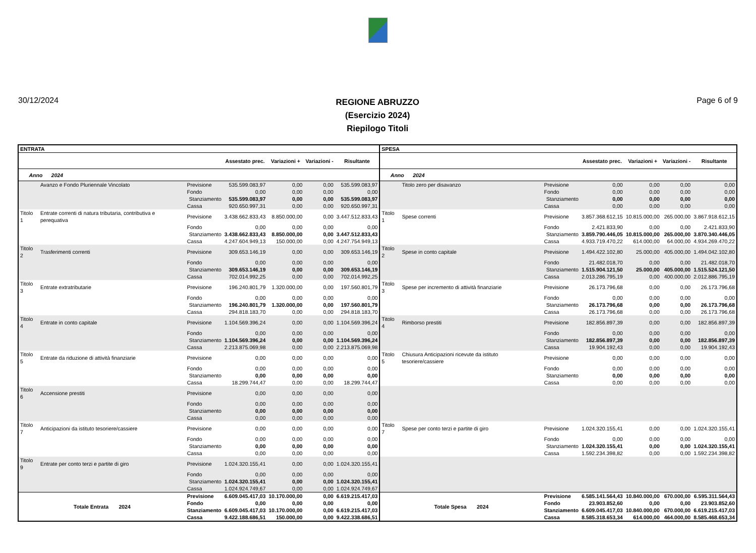30/12/2024
REGIONE ABRUZZO
(Esercizio 2024)
Riepilogo Titoli
Page 6 of 9
| ENTRATA | | | | | | | SPESA | | | | | | |
| --- | --- | --- | --- | --- | --- | --- | --- | --- | --- | --- | --- | --- | --- |
| | | | Assestato prec. | Variazioni + | Variazioni - | Risultante | | | | Assestato prec. | Variazioni + | Variazioni - | Risultante |
| Anno 2024 | | | | | | | Anno 2024 | | | | | | |
| | Avanzo e Fondo Pluriennale Vincolato | Previsione | 535.599.083,97 | 0,00 | 0,00 | 535.599.083,97 | | Titolo zero per disavanzo | Previsione | 0,00 | 0,00 | 0,00 | 0,00 |
| | | Fondo | 0,00 | 0,00 | 0,00 | 0,00 | | | Fondo | 0,00 | 0,00 | 0,00 | 0,00 |
| | | Stanziamento | 535.599.083,97 | 0,00 | 0,00 | 535.599.083,97 | | | Stanziamento | 0,00 | 0,00 | 0,00 | 0,00 |
| | | Cassa | 920.650.997,31 | 0,00 | 0,00 | 920.650.997,31 | | | Cassa | 0,00 | 0,00 | 0,00 | 0,00 |
| Titolo 1 | Entrate correnti di natura tributaria, contributiva e perequativa | Previsione | 3.438.662.833,43 | 8.850.000,00 | 0,00 | 3.447.512.833,43 | Titolo 1 | Spese correnti | Previsione | 3.857.368.612,15 | 10.815.000,00 | 265.000,00 | 3.867.918.612,15 |
| | | Fondo | 0,00 | 0,00 | 0,00 | 0,00 | | | Fondo | 2.421.833,90 | 0,00 | 0,00 | 2.421.833,90 |
| | | Stanziamento | 3.438.662.833,43 | 8.850.000,00 | 0,00 | 3.447.512.833,43 | | | Stanziamento | 3.859.790.446,05 | 10.815.000,00 | 265.000,00 | 3.870.340.446,05 |
| | | Cassa | 4.247.604.949,13 | 150.000,00 | 0,00 | 4.247.754.949,13 | | | Cassa | 4.933.719.470,22 | 614.000,00 | 64.000,00 | 4.934.269.470,22 |
| Titolo 2 | Trasferimenti correnti | Previsione | 309.653.146,19 | 0,00 | 0,00 | 309.653.146,19 | Titolo 2 | Spese in conto capitale | Previsione | 1.494.422.102,80 | 25.000,00 | 405.000,00 | 1.494.042.102,80 |
| | | Fondo | 0,00 | 0,00 | 0,00 | 0,00 | | | Fondo | 21.482.018,70 | 0,00 | 0,00 | 21.482.018,70 |
| | | Stanziamento | 309.653.146,19 | 0,00 | 0,00 | 309.653.146,19 | | | Stanziamento | 1.515.904.121,50 | 25.000,00 | 405.000,00 | 1.515.524.121,50 |
| | | Cassa | 702.014.992,25 | 0,00 | 0,00 | 702.014.992,25 | | | Cassa | 2.013.286.795,19 | 0,00 | 400.000,00 | 2.012.886.795,19 |
| Titolo 3 | Entrate extratributarie | Previsione | 196.240.801,79 | 1.320.000,00 | 0,00 | 197.560.801,79 | Titolo 3 | Spese per incremento di attività finanziarie | Previsione | 26.173.796,68 | 0,00 | 0,00 | 26.173.796,68 |
| | | Fondo | 0,00 | 0,00 | 0,00 | 0,00 | | | Fondo | 0,00 | 0,00 | 0,00 | 0,00 |
| | | Stanziamento | 196.240.801,79 | 1.320.000,00 | 0,00 | 197.560.801,79 | | | Stanziamento | 26.173.796,68 | 0,00 | 0,00 | 26.173.796,68 |
| | | Cassa | 294.818.183,70 | 0,00 | 0,00 | 294.818.183,70 | | | Cassa | 26.173.796,68 | 0,00 | 0,00 | 26.173.796,68 |
| Titolo 4 | Entrate in conto capitale | Previsione | 1.104.569.396,24 | 0,00 | 0,00 | 1.104.569.396,24 | Titolo 4 | Rimborso prestiti | Previsione | 182.856.897,39 | 0,00 | 0,00 | 182.856.897,39 |
| | | Fondo | 0,00 | 0,00 | 0,00 | 0,00 | | | Fondo | 0,00 | 0,00 | 0,00 | 0,00 |
| | | Stanziamento | 1.104.569.396,24 | 0,00 | 0,00 | 1.104.569.396,24 | | | Stanziamento | 182.856.897,39 | 0,00 | 0,00 | 182.856.897,39 |
| | | Cassa | 2.213.875.069,98 | 0,00 | 0,00 | 2.213.875.069,98 | | | Cassa | 19.904.192,43 | 0,00 | 0,00 | 19.904.192,43 |
| Titolo 5 | Entrate da riduzione di attività finanziarie | Previsione | 0,00 | 0,00 | 0,00 | 0,00 | Titolo 5 | Chiusura Anticipazioni ricevute da istituto tesoriere/cassiere | Previsione | 0,00 | 0,00 | 0,00 | 0,00 |
| | | Fondo | 0,00 | 0,00 | 0,00 | 0,00 | | | Fondo | 0,00 | 0,00 | 0,00 | 0,00 |
| | | Stanziamento | 0,00 | 0,00 | 0,00 | 0,00 | | | Stanziamento | 0,00 | 0,00 | 0,00 | 0,00 |
| | | Cassa | 18.299.744,47 | 0,00 | 0,00 | 18.299.744,47 | | | Cassa | 0,00 | 0,00 | 0,00 | 0,00 |
| Titolo 6 | Accensione prestiti | Previsione | 0,00 | 0,00 | 0,00 | 0,00 | | | | | | | |
| | | Fondo | 0,00 | 0,00 | 0,00 | 0,00 | | | | | | | |
| | | Stanziamento | 0,00 | 0,00 | 0,00 | 0,00 | | | | | | | |
| | | Cassa | 0,00 | 0,00 | 0,00 | 0,00 | | | | | | | |
| Titolo 7 | Anticipazioni da istituto tesoriere/cassiere | Previsione | 0,00 | 0,00 | 0,00 | 0,00 | Titolo 7 | Spese per conto terzi e partite di giro | Previsione | 1.024.320.155,41 | 0,00 | 0,00 | 1.024.320.155,41 |
| | | Fondo | 0,00 | 0,00 | 0,00 | 0,00 | | | Fondo | 0,00 | 0,00 | 0,00 | 0,00 |
| | | Stanziamento | 0,00 | 0,00 | 0,00 | 0,00 | | | Stanziamento | 1.024.320.155,41 | 0,00 | 0,00 | 1.024.320.155,41 |
| | | Cassa | 0,00 | 0,00 | 0,00 | 0,00 | | | Cassa | 1.592.234.398,82 | 0,00 | 0,00 | 1.592.234.398,82 |
| Titolo 9 | Entrate per conto terzi e partite di giro | Previsione | 1.024.320.155,41 | 0,00 | 0,00 | 1.024.320.155,41 | | | | | | | |
| | | Fondo | 0,00 | 0,00 | 0,00 | 0,00 | | | | | | | |
| | | Stanziamento | 1.024.320.155,41 | 0,00 | 0,00 | 1.024.320.155,41 | | | | | | | |
| | | Cassa | 1.024.924.749,67 | 0,00 | 0,00 | 1.024.924.749,67 | | | | | | | |
| Totale Entrata 2024 | | Previsione | 6.609.045.417,03 | 10.170.000,00 | 0,00 | 6.619.215.417,03 | Totale Spesa 2024 | | Previsione | 6.585.141.564,43 | 10.840.000,00 | 670.000,00 | 6.595.311.564,43 |
| | | Fondo | 0,00 | 0,00 | 0,00 | 0,00 | | | Fondo | 23.903.852,60 | 0,00 | 0,00 | 23.903.852,60 |
| | | Stanziamento | 6.609.045.417,03 | 10.170.000,00 | 0,00 | 6.619.215.417,03 | | | Stanziamento | 6.609.045.417,03 | 10.840.000,00 | 670.000,00 | 6.619.215.417,03 |
| | | Cassa | 9.422.188.686,51 | 150.000,00 | 0,00 | 9.422.338.686,51 | | | Cassa | 8.585.318.653,34 | 614.000,00 | 464.000,00 | 8.585.468.653,34 |